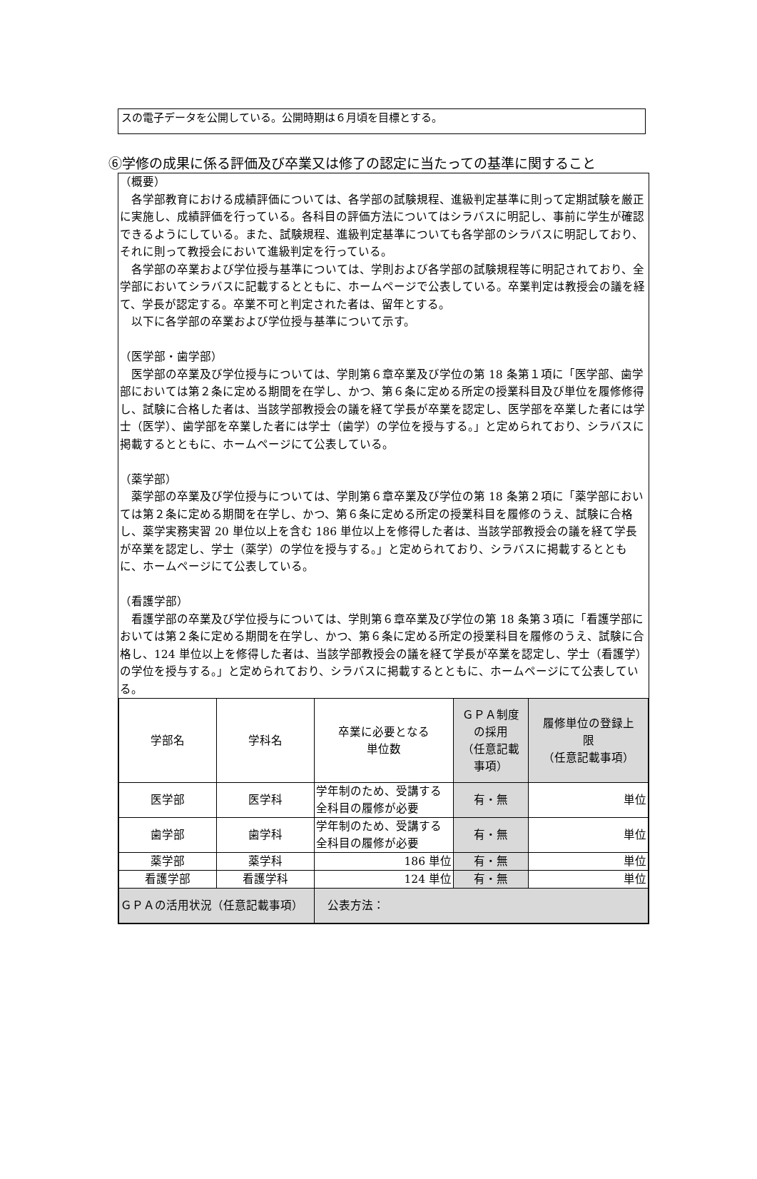スの電子データを公開している。公開時期は６月頃を目標とする。
⑥学修の成果に係る評価及び卒業又は修了の認定に当たっての基準に関すること
（概要）
　各学部教育における成績評価については、各学部の試験規程、進級判定基準に則って定期試験を厳正に実施し、成績評価を行っている。各科目の評価方法についてはシラバスに明記し、事前に学生が確認できるようにしている。また、試験規程、進級判定基準についても各学部のシラバスに明記しており、それに則って教授会において進級判定を行っている。
　各学部の卒業および学位授与基準については、学則および各学部の試験規程等に明記されており、全学部においてシラバスに記載するとともに、ホームページで公表している。卒業判定は教授会の議を経て、学長が認定する。卒業不可と判定された者は、留年とする。
　以下に各学部の卒業および学位授与基準について示す。
（医学部・歯学部）
　医学部の卒業及び学位授与については、学則第６章卒業及び学位の第 18 条第１項に「医学部、歯学部においては第２条に定める期間を在学し、かつ、第６条に定める所定の授業科目及び単位を履修修得し、試験に合格した者は、当該学部教授会の議を経て学長が卒業を認定し、医学部を卒業した者には学士（医学）、歯学部を卒業した者には学士（歯学）の学位を授与する。」と定められており、シラバスに掲載するとともに、ホームページにて公表している。
（薬学部）
　薬学部の卒業及び学位授与については、学則第６章卒業及び学位の第 18 条第２項に「薬学部においては第２条に定める期間を在学し、かつ、第６条に定める所定の授業科目を履修のうえ、試験に合格し、薬学実務実習 20 単位以上を含む 186 単位以上を修得した者は、当該学部教授会の議を経て学長が卒業を認定し、学士（薬学）の学位を授与する。」と定められており、シラバスに掲載するとともに、ホームページにて公表している。
（看護学部）
　看護学部の卒業及び学位授与については、学則第６章卒業及び学位の第 18 条第３項に「看護学部においては第２条に定める期間を在学し、かつ、第６条に定める所定の授業科目を履修のうえ、試験に合格し、124 単位以上を修得した者は、当該学部教授会の議を経て学長が卒業を認定し、学士（看護学）の学位を授与する。」と定められており、シラバスに掲載するとともに、ホームページにて公表している。
| 学部名 | 学科名 | 卒業に必要となる 単位数 | ＧＰＡ制度 の採用 （任意記載 事項） | 履修単位の登録上 限 （任意記載事項） |
| 医学部 | 医学科 | 学年制のため、受講する全科目の履修が必要 | 有・無 | 単位 |
| 歯学部 | 歯学科 | 学年制のため、受講する全科目の履修が必要 | 有・無 | 単位 |
| 薬学部 | 薬学科 | 186 単位 | 有・無 | 単位 |
| 看護学部 | 看護学科 | 124 単位 | 有・無 | 単位 |
| ＧＰＡの活用状況（任意記載事項） | | 公表方法： | | |